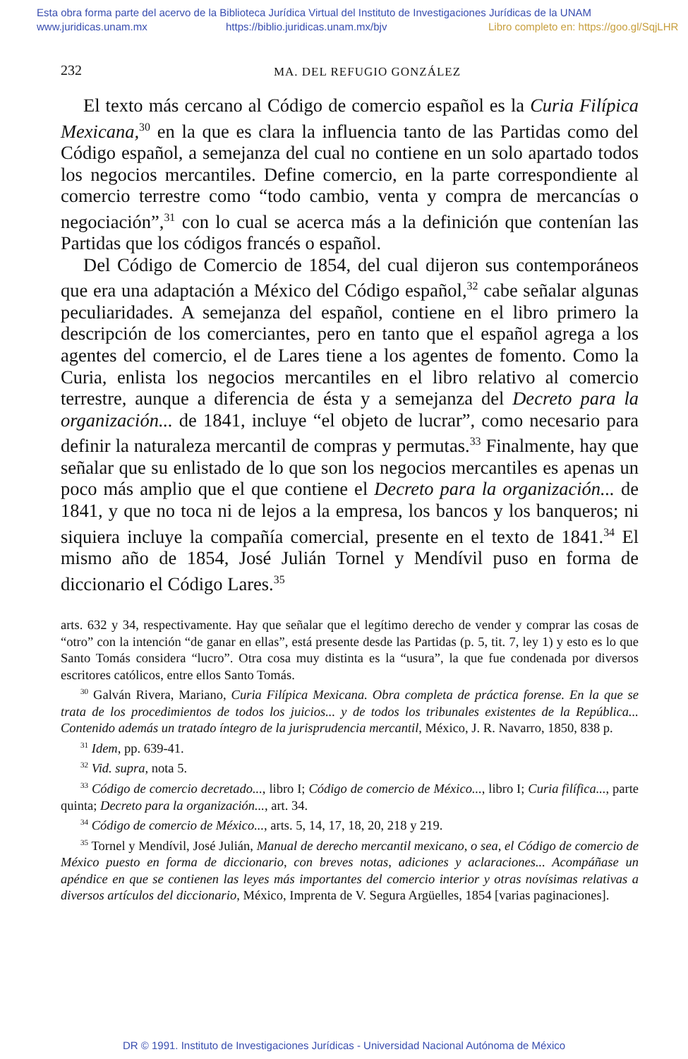Esta obra forma parte del acervo de la Biblioteca Jurídica Virtual del Instituto de Investigaciones Jurídicas de la UNAM
www.juridicas.unam.mx https://biblio.juridicas.unam.mx/bjv Libro completo en: https://goo.gl/SqjLHR
232 MA. DEL REFUGIO GONZÁLEZ
El texto más cercano al Código de comercio español es la Curia Filípica Mexicana,<sup>30</sup> en la que es clara la influencia tanto de las Partidas como del Código español, a semejanza del cual no contiene en un solo apartado todos los negocios mercantiles. Define comercio, en la parte correspondiente al comercio terrestre como “todo cambio, venta y compra de mercancías o negociación”,<sup>31</sup> con lo cual se acerca más a la definición que contenían las Partidas que los códigos francés o español.
Del Código de Comercio de 1854, del cual dijeron sus contemporáneos que era una adaptación a México del Código español,<sup>32</sup> cabe señalar algunas peculiaridades. A semejanza del español, contiene en el libro primero la descripción de los comerciantes, pero en tanto que el español agrega a los agentes del comercio, el de Lares tiene a los agentes de fomento. Como la Curia, enlista los negocios mercantiles en el libro relativo al comercio terrestre, aunque a diferencia de ésta y a semejanza del Decreto para la organización... de 1841, incluye “el objeto de lucrar”, como necesario para definir la naturaleza mercantil de compras y permutas.<sup>33</sup> Finalmente, hay que señalar que su enlistado de lo que son los negocios mercantiles es apenas un poco más amplio que el que contiene el Decreto para la organización... de 1841, y que no toca ni de lejos a la empresa, los bancos y los banqueros; ni siquiera incluye la compañía comercial, presente en el texto de 1841.<sup>34</sup> El mismo año de 1854, José Julián Tornel y Mendívil puso en forma de diccionario el Código Lares.<sup>35</sup>
arts. 632 y 34, respectivamente. Hay que señalar que el legítimo derecho de vender y comprar las cosas de “otro” con la intención “de ganar en ellas”, está presente desde las Partidas (p. 5, tit. 7, ley 1) y esto es lo que Santo Tomás considera “lucro”. Otra cosa muy distinta es la “usura”, la que fue condenada por diversos escritores católicos, entre ellos Santo Tomás.
<sup>30</sup> Galván Rivera, Mariano, Curia Filípica Mexicana. Obra completa de práctica forense. En la que se trata de los procedimientos de todos los juicios... y de todos los tribunales existentes de la República... Contenido además un tratado íntegro de la jurisprudencia mercantil, México, J. R. Navarro, 1850, 838 p.
<sup>31</sup> Idem, pp. 639-41.
<sup>32</sup> Vid. supra, nota 5.
<sup>33</sup> Código de comercio decretado..., libro I; Código de comercio de México..., libro I; Curia filífica..., parte quinta; Decreto para la organización..., art. 34.
<sup>34</sup> Código de comercio de México..., arts. 5, 14, 17, 18, 20, 218 y 219.
<sup>35</sup> Tornel y Mendívil, José Julián, Manual de derecho mercantil mexicano, o sea, el Código de comercio de México puesto en forma de diccionario, con breves notas, adiciones y aclaraciones... Acompáñase un apéndice en que se contienen las leyes más importantes del comercio interior y otras novísimas relativas a diversos artículos del diccionario, México, Imprenta de V. Segura Argüelles, 1854 [varias paginaciones].
DR © 1991. Instituto de Investigaciones Jurídicas - Universidad Nacional Autónoma de México